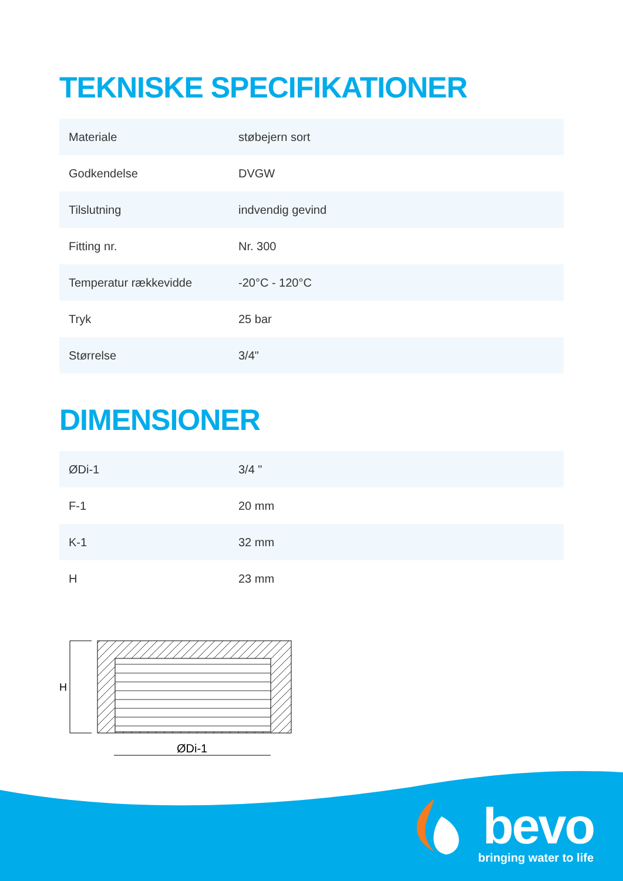TEKNISKE SPECIFIKATIONER
| Materiale | støbejern sort |
| Godkendelse | DVGW |
| Tilslutning | indvendig gevind |
| Fitting nr. | Nr. 300 |
| Temperatur rækkevidde | -20°C - 120°C |
| Tryk | 25 bar |
| Størrelse | 3/4" |
DIMENSIONER
| ØDi-1 | 3/4 " |
| F-1 | 20 mm |
| K-1 | 32 mm |
| H | 23 mm |
H
ØDi-1
bevo
bringing water to life